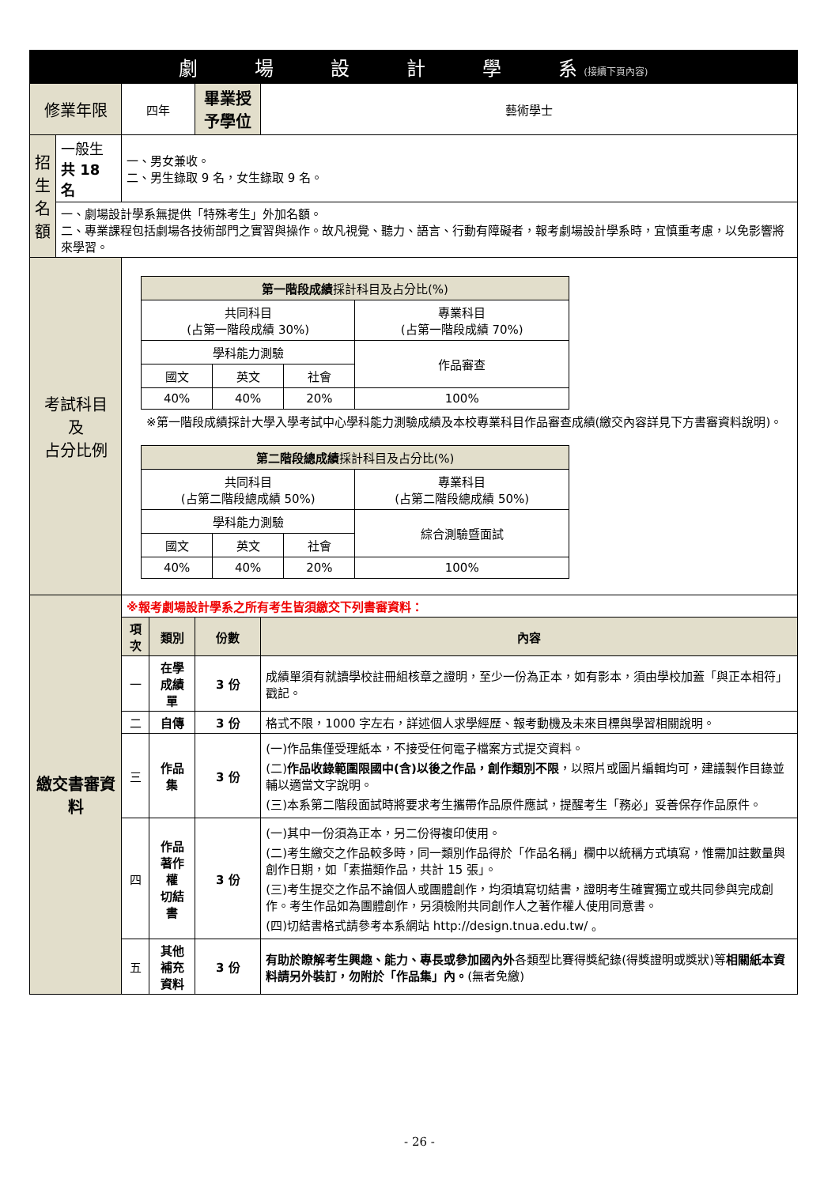| 劇 場 設 計 學 系 (接續下頁內容) | | | | | |
| 修業年限 | | 四年 | | 畢業授予學位 | 藝術學士 |
| 招生名額 | 一般生 共 18 名 | 一、男女兼收。 二、男生錄取 9 名，女生錄取 9 名。 | | | |
| | 一、劇場設計學系無提供「特殊考生」外加名額。 二、專業課程包括劇場各技術部門之實習與操作。故凡視覺、聽力、語言、行動有障礙者，報考劇場設計學系時，宜慎重考慮，以免影響將來學習。 | | | | |
| 考試科目 及 占分比例 | | / 第一階段成績 採計科目及占分比(%) / / / / / 共同科目 (占第一階段成績 30%) / / / 專業科目 (占第一階段成績 70%) / / 學科能力測驗 / / / 作品審查 / / 國文 / 英文 / 社會 / / / 40% / 40% / 20% / 100% / ※第一階段成績採計大學入學考試中心學科能力測驗成績及本校專業科目作品審查成績(繳交內容詳見下方書審資料說明)。 / 第二階段總成績 採計科目及占分比(%) / / / / / 共同科目 (占第二階段總成績 50%) / / / 專業科目 (占第二階段總成績 50%) / / 學科能力測驗 / / / 綜合測驗暨面試 / / 國文 / 英文 / 社會 / / / 40% / 40% / 20% / 100% / | | | |
| 繳交書審資料 | | ※報考劇場設計學系之所有考生皆須繳交下列書審資料： | | | |
| | | 項次 | 類別 | 份數 | 內容 |
| | | 一 | 在學成績單 | 3 份 | 成績單須有就讀學校註冊組核章之證明，至少一份為正本，如有影本，須由學校加蓋「與正本相符」戳記。 |
| | | 二 | 自傳 | 3 份 | 格式不限，1000 字左右，詳述個人求學經歷、報考動機及未來目標與學習相關說明。 |
| | | 三 | 作品集 | 3 份 | (一)作品集僅受理紙本，不接受任何電子檔案方式提交資料。 (二) 作品收錄範圍限國中(含)以後之作品，創作類別不限 ，以照片或圖片編輯均可，建議製作目錄並輔以適當文字說明。 (三)本系第二階段面試時將要求考生攜帶作品原件應試，提醒考生「務必」妥善保存作品原件。 |
| | | 四 | 作品著作權 切結書 | 3 份 | (一)其中一份須為正本，另二份得複印使用。 (二)考生繳交之作品較多時，同一類別作品得於「作品名稱」欄中以統稱方式填寫，惟需加註數量與創作日期，如「素描類作品，共計 15 張」。 (三)考生提交之作品不論個人或團體創作，均須填寫切結書，證明考生確實獨立或共同參與完成創作。考生作品如為團體創作，另須檢附共同創作人之著作權人使用同意書。 (四)切結書格式請參考本系網站 http://design.tnua.edu.tw/ 。 |
| | | 五 | 其他補充 資料 | 3 份 | 有助於瞭解考生興趣、能力、專長或參加國內外 各類型比賽得獎紀錄(得獎證明或獎狀)等 相關紙本資料請另外裝訂，勿附於「作品集」內。 (無者免繳) |
- 26 -